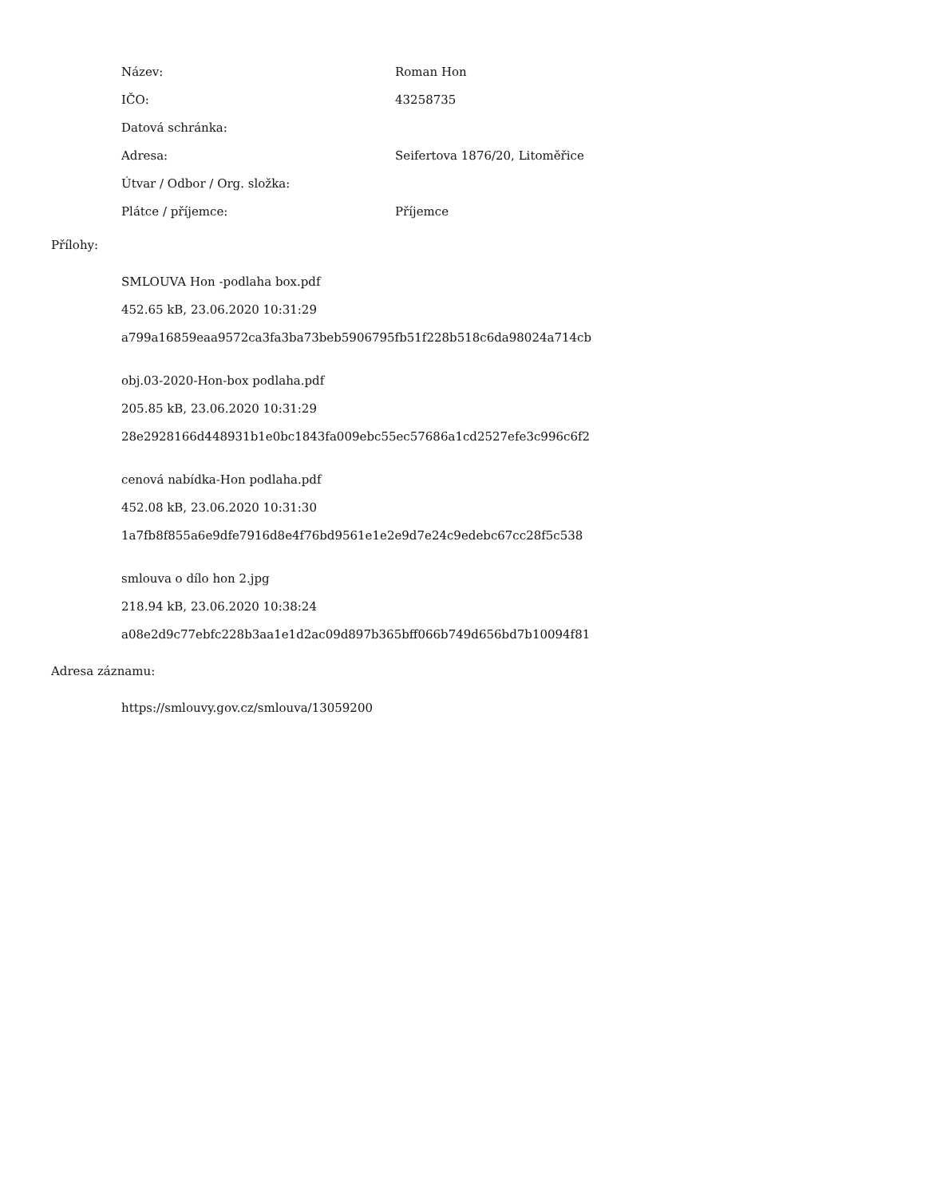| Název: | Roman Hon |
| IČO: | 43258735 |
| Datová schránka: | |
| Adresa: | Seifertova 1876/20, Litoměřice |
| Útvar / Odbor / Org. složka: | |
| Plátce / příjemce: | Příjemce |
Přílohy:
SMLOUVA Hon -podlaha box.pdf
452.65 kB, 23.06.2020 10:31:29
a799a16859eaa9572ca3fa3ba73beb5906795fb51f228b518c6da98024a714cb
obj.03-2020-Hon-box podlaha.pdf
205.85 kB, 23.06.2020 10:31:29
28e2928166d448931b1e0bc1843fa009ebc55ec57686a1cd2527efe3c996c6f2
cenová nabídka-Hon podlaha.pdf
452.08 kB, 23.06.2020 10:31:30
1a7fb8f855a6e9dfe7916d8e4f76bd9561e1e2e9d7e24c9edebc67cc28f5c538
smlouva o dílo hon 2.jpg
218.94 kB, 23.06.2020 10:38:24
a08e2d9c77ebfc228b3aa1e1d2ac09d897b365bff066b749d656bd7b10094f81
Adresa záznamu:
https://smlouvy.gov.cz/smlouva/13059200